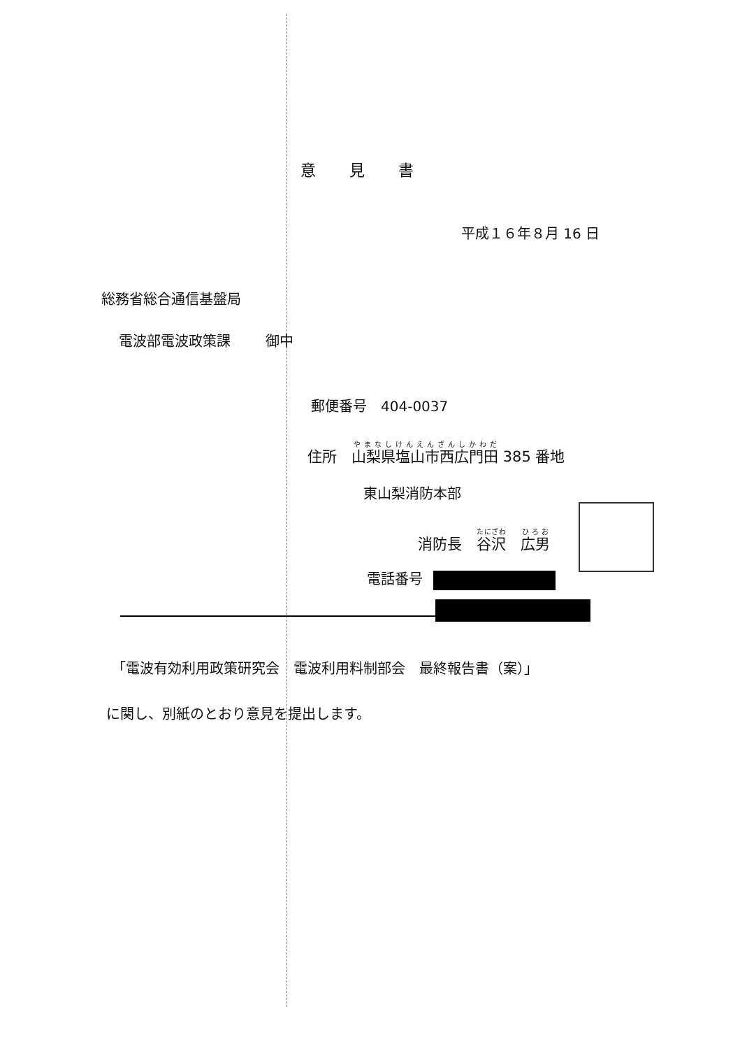意見書
平成１６年８月 16 日
総務省総合通信基盤局
電波部電波政策課 御中
郵便番号　404-0037
住所　山梨県塩山市西広門田 385 番地
東山梨消防本部
消防長　谷沢　広男
電話番号
「電波有効利用政策研究会　電波利用料制部会　最終報告書（案）」
に関し、別紙のとおり意見を提出します。